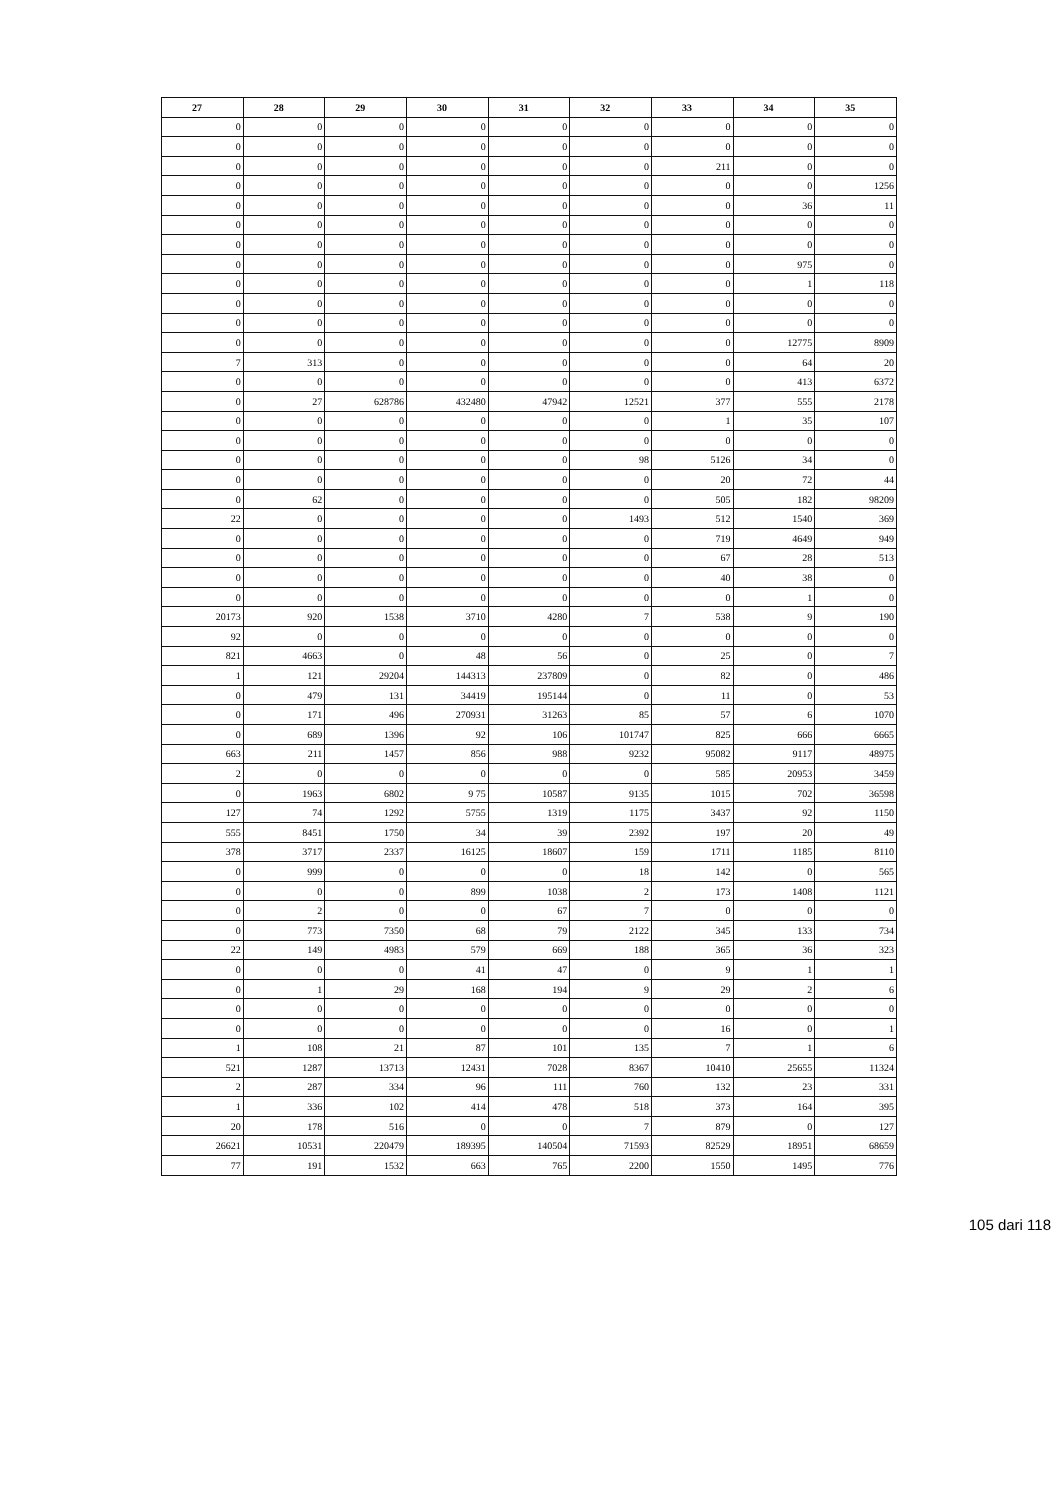| 27 | 28 | 29 | 30 | 31 | 32 | 33 | 34 | 35 |
| --- | --- | --- | --- | --- | --- | --- | --- | --- |
| 0 | 0 | 0 | 0 | 0 | 0 | 0 | 0 | 0 |
| 0 | 0 | 0 | 0 | 0 | 0 | 0 | 0 | 0 |
| 0 | 0 | 0 | 0 | 0 | 0 | 211 | 0 | 0 |
| 0 | 0 | 0 | 0 | 0 | 0 | 0 | 0 | 1256 |
| 0 | 0 | 0 | 0 | 0 | 0 | 0 | 36 | 11 |
| 0 | 0 | 0 | 0 | 0 | 0 | 0 | 0 | 0 |
| 0 | 0 | 0 | 0 | 0 | 0 | 0 | 0 | 0 |
| 0 | 0 | 0 | 0 | 0 | 0 | 0 | 975 | 0 |
| 0 | 0 | 0 | 0 | 0 | 0 | 0 | 1 | 118 |
| 0 | 0 | 0 | 0 | 0 | 0 | 0 | 0 | 0 |
| 0 | 0 | 0 | 0 | 0 | 0 | 0 | 0 | 0 |
| 0 | 0 | 0 | 0 | 0 | 0 | 0 | 12775 | 8909 |
| 7 | 313 | 0 | 0 | 0 | 0 | 0 | 64 | 20 |
| 0 | 0 | 0 | 0 | 0 | 0 | 0 | 413 | 6372 |
| 0 | 27 | 628786 | 432480 | 47942 | 12521 | 377 | 555 | 2178 |
| 0 | 0 | 0 | 0 | 0 | 0 | 1 | 35 | 107 |
| 0 | 0 | 0 | 0 | 0 | 0 | 0 | 0 | 0 |
| 0 | 0 | 0 | 0 | 0 | 98 | 5126 | 34 | 0 |
| 0 | 0 | 0 | 0 | 0 | 0 | 20 | 72 | 44 |
| 0 | 62 | 0 | 0 | 0 | 0 | 505 | 182 | 98209 |
| 22 | 0 | 0 | 0 | 0 | 1493 | 512 | 1540 | 369 |
| 0 | 0 | 0 | 0 | 0 | 0 | 719 | 4649 | 949 |
| 0 | 0 | 0 | 0 | 0 | 0 | 67 | 28 | 513 |
| 0 | 0 | 0 | 0 | 0 | 0 | 40 | 38 | 0 |
| 0 | 0 | 0 | 0 | 0 | 0 | 0 | 1 | 0 |
| 20173 | 920 | 1538 | 3710 | 4280 | 7 | 538 | 9 | 190 |
| 92 | 0 | 0 | 0 | 0 | 0 | 0 | 0 | 0 |
| 821 | 4663 | 0 | 48 | 56 | 0 | 25 | 0 | 7 |
| 1 | 121 | 29204 | 144313 | 237809 | 0 | 82 | 0 | 486 |
| 0 | 479 | 131 | 34419 | 195144 | 0 | 11 | 0 | 53 |
| 0 | 171 | 496 | 270931 | 31263 | 85 | 57 | 6 | 1070 |
| 0 | 689 | 1396 | 92 | 106 | 101747 | 825 | 666 | 6665 |
| 663 | 211 | 1457 | 856 | 988 | 9232 | 95082 | 9117 | 48975 |
| 2 | 0 | 0 | 0 | 0 | 0 | 585 | 20953 | 3459 |
| 0 | 1963 | 6802 | 9 75 | 10587 | 9135 | 1015 | 702 | 36598 |
| 127 | 74 | 1292 | 5755 | 1319 | 1175 | 3437 | 92 | 1150 |
| 555 | 8451 | 1750 | 34 | 39 | 2392 | 197 | 20 | 49 |
| 378 | 3717 | 2337 | 16125 | 18607 | 159 | 1711 | 1185 | 8110 |
| 0 | 999 | 0 | 0 | 0 | 18 | 142 | 0 | 565 |
| 0 | 0 | 0 | 899 | 1038 | 2 | 173 | 1408 | 1121 |
| 0 | 2 | 0 | 0 | 67 | 7 | 0 | 0 | 0 |
| 0 | 773 | 7350 | 68 | 79 | 2122 | 345 | 133 | 734 |
| 22 | 149 | 4983 | 579 | 669 | 188 | 365 | 36 | 323 |
| 0 | 0 | 0 | 41 | 47 | 0 | 9 | 1 | 1 |
| 0 | 1 | 29 | 168 | 194 | 9 | 29 | 2 | 6 |
| 0 | 0 | 0 | 0 | 0 | 0 | 0 | 0 | 0 |
| 0 | 0 | 0 | 0 | 0 | 0 | 16 | 0 | 1 |
| 1 | 108 | 21 | 87 | 101 | 135 | 7 | 1 | 6 |
| 521 | 1287 | 13713 | 12431 | 7028 | 8367 | 10410 | 25655 | 11324 |
| 2 | 287 | 334 | 96 | 111 | 760 | 132 | 23 | 331 |
| 1 | 336 | 102 | 414 | 478 | 518 | 373 | 164 | 395 |
| 20 | 178 | 516 | 0 | 0 | 7 | 879 | 0 | 127 |
| 26621 | 10531 | 220479 | 189395 | 140504 | 71593 | 82529 | 18951 | 68659 |
| 77 | 191 | 1532 | 663 | 765 | 2200 | 1550 | 1495 | 776 |
105 dari 118